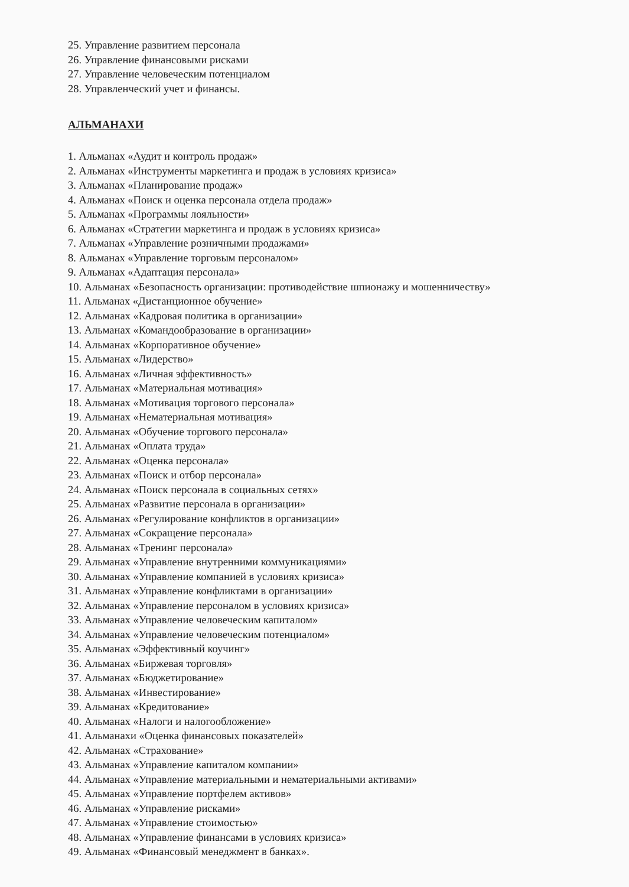25. Управление развитием персонала
26. Управление финансовыми рисками
27. Управление человеческим потенциалом
28. Управленческий учет и финансы.
АЛЬМАНАХИ
1. Альманах «Аудит и контроль продаж»
2. Альманах «Инструменты маркетинга и продаж в условиях кризиса»
3. Альманах «Планирование продаж»
4. Альманах «Поиск и оценка персонала отдела продаж»
5. Альманах «Программы лояльности»
6. Альманах «Стратегии маркетинга и продаж в условиях кризиса»
7. Альманах «Управление розничными продажами»
8. Альманах «Управление торговым персоналом»
9. Альманах «Адаптация персонала»
10. Альманах «Безопасность организации: противодействие шпионажу и мошенничеству»
11. Альманах «Дистанционное обучение»
12. Альманах «Кадровая политика в организации»
13. Альманах «Командообразование в организации»
14. Альманах «Корпоративное обучение»
15. Альманах «Лидерство»
16. Альманах «Личная эффективность»
17. Альманах «Материальная мотивация»
18. Альманах «Мотивация торгового персонала»
19. Альманах «Нематериальная мотивация»
20. Альманах «Обучение торгового персонала»
21. Альманах «Оплата труда»
22. Альманах «Оценка персонала»
23. Альманах «Поиск и отбор персонала»
24. Альманах «Поиск персонала в социальных сетях»
25. Альманах «Развитие персонала в организации»
26. Альманах «Регулирование конфликтов в организации»
27. Альманах «Сокращение персонала»
28. Альманах «Тренинг персонала»
29. Альманах «Управление внутренними коммуникациями»
30. Альманах «Управление компанией в условиях кризиса»
31. Альманах «Управление конфликтами в организации»
32. Альманах «Управление персоналом в условиях кризиса»
33. Альманах «Управление человеческим капиталом»
34. Альманах «Управление человеческим потенциалом»
35. Альманах «Эффективный коучинг»
36. Альманах «Биржевая торговля»
37. Альманах «Бюджетирование»
38. Альманах «Инвестирование»
39. Альманах «Кредитование»
40. Альманах «Налоги и налогообложение»
41. Альманахи «Оценка финансовых показателей»
42. Альманах «Страхование»
43. Альманах «Управление капиталом компании»
44. Альманах «Управление материальными и нематериальными активами»
45. Альманах «Управление портфелем активов»
46. Альманах «Управление рисками»
47. Альманах «Управление стоимостью»
48. Альманах «Управление финансами в условиях кризиса»
49. Альманах «Финансовый менеджмент в банках».